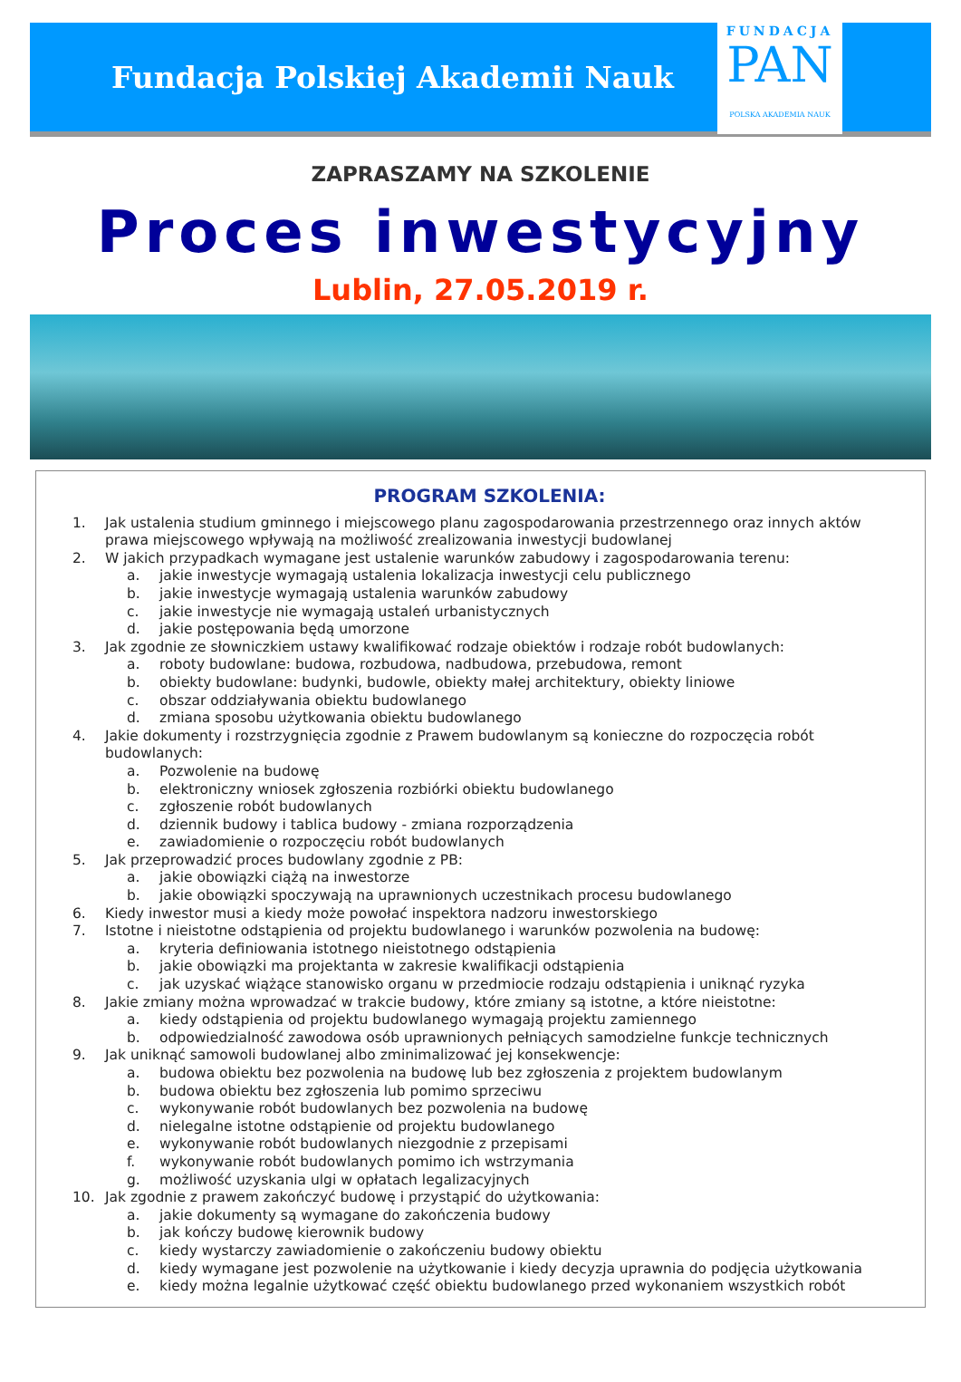Fundacja Polskiej Akademii Nauk
FUNDACJA
PAN
POLSKA AKADEMIA NAUK
ZAPRASZAMY NA SZKOLENIE
Proces inwestycyjny
Lublin, 27.05.2019 r.
PROGRAM SZKOLENIA:
1. Jak ustalenia studium gminnego i miejscowego planu zagospodarowania przestrzennego oraz innych aktów prawa miejscowego wpływają na możliwość zrealizowania inwestycji budowlanej
2. W jakich przypadkach wymagane jest ustalenie warunków zabudowy i zagospodarowania terenu:
a. jakie inwestycje wymagają ustalenia lokalizacja inwestycji celu publicznego
b. jakie inwestycje wymagają ustalenia warunków zabudowy
c. jakie inwestycje nie wymagają ustaleń urbanistycznych
d. jakie postępowania będą umorzone
3. Jak zgodnie ze słowniczkiem ustawy kwalifikować rodzaje obiektów i rodzaje robót budowlanych:
a. roboty budowlane: budowa, rozbudowa, nadbudowa, przebudowa, remont
b. obiekty budowlane: budynki, budowle, obiekty małej architektury, obiekty liniowe
c. obszar oddziaływania obiektu budowlanego
d. zmiana sposobu użytkowania obiektu budowlanego
4. Jakie dokumenty i rozstrzygnięcia zgodnie z Prawem budowlanym są konieczne do rozpoczęcia robót budowlanych:
a. Pozwolenie na budowę
b. elektroniczny wniosek zgłoszenia rozbiórki obiektu budowlanego
c. zgłoszenie robót budowlanych
d. dziennik budowy i tablica budowy - zmiana rozporządzenia
e. zawiadomienie o rozpoczęciu robót budowlanych
5. Jak przeprowadzić proces budowlany zgodnie z PB:
a. jakie obowiązki ciążą na inwestorze
b. jakie obowiązki spoczywają na uprawnionych uczestnikach procesu budowlanego
6. Kiedy inwestor musi a kiedy może powołać inspektora nadzoru inwestorskiego
7. Istotne i nieistotne odstąpienia od projektu budowlanego i warunków pozwolenia na budowę:
a. kryteria definiowania istotnego nieistotnego odstąpienia
b. jakie obowiązki ma projektanta w zakresie kwalifikacji odstąpienia
c. jak uzyskać wiążące stanowisko organu w przedmiocie rodzaju odstąpienia i uniknąć ryzyka
8. Jakie zmiany można wprowadzać w trakcie budowy, które zmiany są istotne, a które nieistotne:
a. kiedy odstąpienia od projektu budowlanego wymagają projektu zamiennego
b. odpowiedzialność zawodowa osób uprawnionych pełniących samodzielne funkcje technicznych
9. Jak uniknąć samowoli budowlanej albo zminimalizować jej konsekwencje:
a. budowa obiektu bez pozwolenia na budowę lub bez zgłoszenia z projektem budowlanym
b. budowa obiektu bez zgłoszenia lub pomimo sprzeciwu
c. wykonywanie robót budowlanych bez pozwolenia na budowę
d. nielegalne istotne odstąpienie od projektu budowlanego
e. wykonywanie robót budowlanych niezgodnie z przepisami
f. wykonywanie robót budowlanych pomimo ich wstrzymania
g. możliwość uzyskania ulgi w opłatach legalizacyjnych
10. Jak zgodnie z prawem zakończyć budowę i przystąpić do użytkowania:
a. jakie dokumenty są wymagane do zakończenia budowy
b. jak kończy budowę kierownik budowy
c. kiedy wystarczy zawiadomienie o zakończeniu budowy obiektu
d. kiedy wymagane jest pozwolenie na użytkowanie i kiedy decyzja uprawnia do podjęcia użytkowania
e. kiedy można legalnie użytkować część obiektu budowlanego przed wykonaniem wszystkich robót